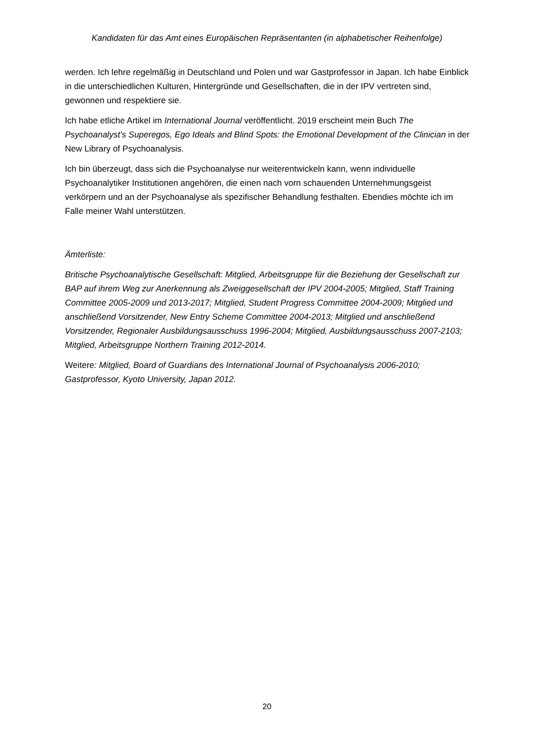Kandidaten für das Amt eines Europäischen Repräsentanten (in alphabetischer Reihenfolge)
werden. Ich lehre regelmäßig in Deutschland und Polen und war Gastprofessor in Japan. Ich habe Einblick in die unterschiedlichen Kulturen, Hintergründe und Gesellschaften, die in der IPV vertreten sind, gewonnen und respektiere sie.
Ich habe etliche Artikel im International Journal veröffentlicht. 2019 erscheint mein Buch The Psychoanalyst’s Superegos, Ego Ideals and Blind Spots: the Emotional Development of the Clinician in der New Library of Psychoanalysis.
Ich bin überzeugt, dass sich die Psychoanalyse nur weiterentwickeln kann, wenn individuelle Psychoanalytiker Institutionen angehören, die einen nach vorn schauenden Unternehmungsgeist verkörpern und an der Psychoanalyse als spezifischer Behandlung festhalten. Ebendies möchte ich im Falle meiner Wahl unterstützen.
Ämterliste:
Britische Psychoanalytische Gesellschaft: Mitglied, Arbeitsgruppe für die Beziehung der Gesellschaft zur BAP auf ihrem Weg zur Anerkennung als Zweiggesellschaft der IPV 2004-2005; Mitglied, Staff Training Committee 2005-2009 und 2013-2017; Mitglied, Student Progress Committee 2004-2009; Mitglied und anschließend Vorsitzender, New Entry Scheme Committee 2004-2013; Mitglied und anschließend Vorsitzender, Regionaler Ausbildungsausschuss 1996-2004; Mitglied, Ausbildungsausschuss 2007-2103; Mitglied, Arbeitsgruppe Northern Training 2012-2014.
Weitere: Mitglied, Board of Guardians des International Journal of Psychoanalysis 2006-2010; Gastprofessor, Kyoto University, Japan 2012.
20